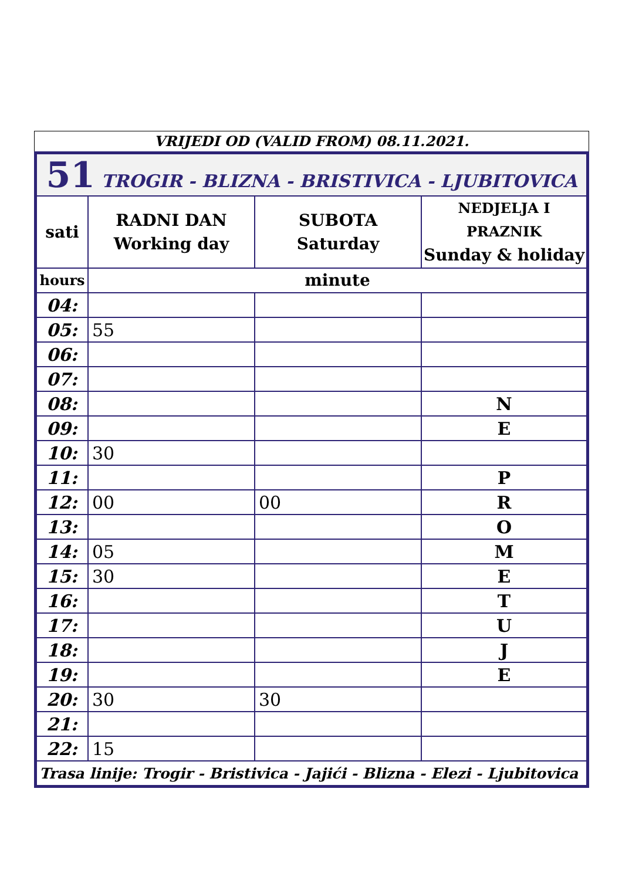VRIJEDI OD (VALID FROM) 08.11.2021.
| 51 TROGIR - BLIZNA - BRISTIVICA - LJUBITOVICA | | | |
| sati | RADNI DAN Working day | SUBOTA Saturday | NEDJELJA I PRAZNIK Sunday & holiday |
| hours | minute | | |
| 04: | | | |
| 05: | 55 | | |
| 06: | | | |
| 07: | | | |
| 08: | | | N |
| 09: | | | E |
| 10: | 30 | | |
| 11: | | | P |
| 12: | 00 | 00 | R |
| 13: | | | O |
| 14: | 05 | | M |
| 15: | 30 | | E |
| 16: | | | T |
| 17: | | | U |
| 18: | | | J |
| 19: | | | E |
| 20: | 30 | 30 | |
| 21: | | | |
| 22: | 15 | | |
| Trasa linije: Trogir - Bristivica - Jajići - Blizna - Elezi - Ljubitovica | | | |